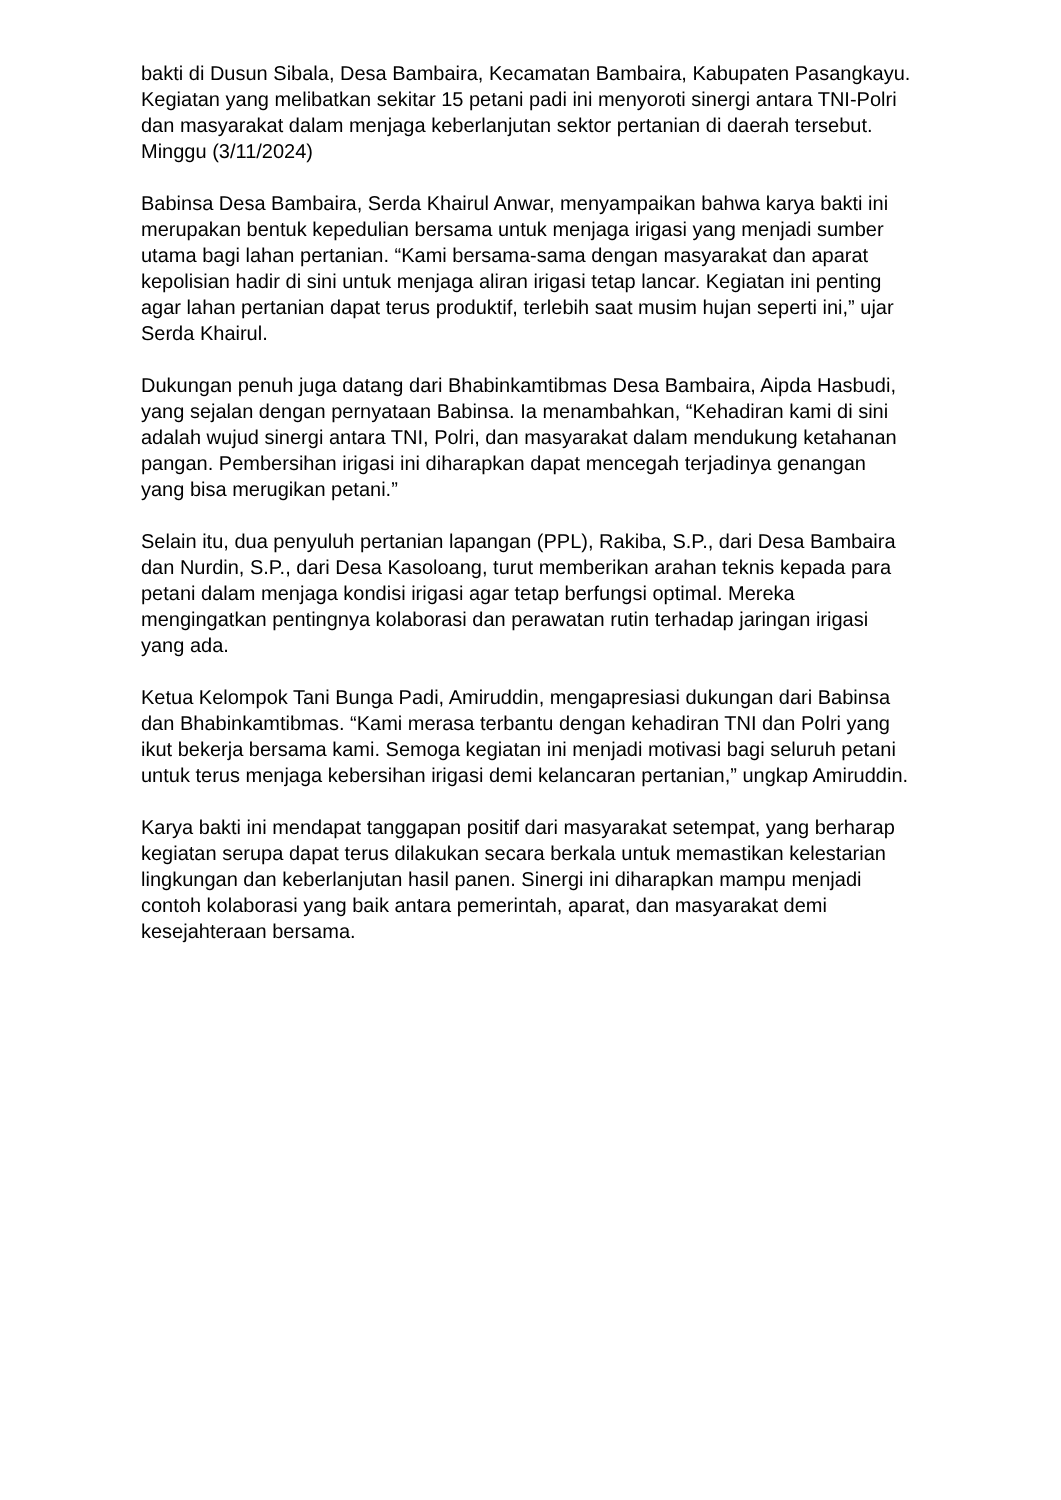bakti di Dusun Sibala, Desa Bambaira, Kecamatan Bambaira, Kabupaten Pasangkayu. Kegiatan yang melibatkan sekitar 15 petani padi ini menyoroti sinergi antara TNI-Polri dan masyarakat dalam menjaga keberlanjutan sektor pertanian di daerah tersebut. Minggu (3/11/2024)
Babinsa Desa Bambaira, Serda Khairul Anwar, menyampaikan bahwa karya bakti ini merupakan bentuk kepedulian bersama untuk menjaga irigasi yang menjadi sumber utama bagi lahan pertanian. “Kami bersama-sama dengan masyarakat dan aparat kepolisian hadir di sini untuk menjaga aliran irigasi tetap lancar. Kegiatan ini penting agar lahan pertanian dapat terus produktif, terlebih saat musim hujan seperti ini,” ujar Serda Khairul.
Dukungan penuh juga datang dari Bhabinkamtibmas Desa Bambaira, Aipda Hasbudi, yang sejalan dengan pernyataan Babinsa. Ia menambahkan, “Kehadiran kami di sini adalah wujud sinergi antara TNI, Polri, dan masyarakat dalam mendukung ketahanan pangan. Pembersihan irigasi ini diharapkan dapat mencegah terjadinya genangan yang bisa merugikan petani.”
Selain itu, dua penyuluh pertanian lapangan (PPL), Rakiba, S.P., dari Desa Bambaira dan Nurdin, S.P., dari Desa Kasoloang, turut memberikan arahan teknis kepada para petani dalam menjaga kondisi irigasi agar tetap berfungsi optimal. Mereka mengingatkan pentingnya kolaborasi dan perawatan rutin terhadap jaringan irigasi yang ada.
Ketua Kelompok Tani Bunga Padi, Amiruddin, mengapresiasi dukungan dari Babinsa dan Bhabinkamtibmas. “Kami merasa terbantu dengan kehadiran TNI dan Polri yang ikut bekerja bersama kami. Semoga kegiatan ini menjadi motivasi bagi seluruh petani untuk terus menjaga kebersihan irigasi demi kelancaran pertanian,” ungkap Amiruddin.
Karya bakti ini mendapat tanggapan positif dari masyarakat setempat, yang berharap kegiatan serupa dapat terus dilakukan secara berkala untuk memastikan kelestarian lingkungan dan keberlanjutan hasil panen. Sinergi ini diharapkan mampu menjadi contoh kolaborasi yang baik antara pemerintah, aparat, dan masyarakat demi kesejahteraan bersama.